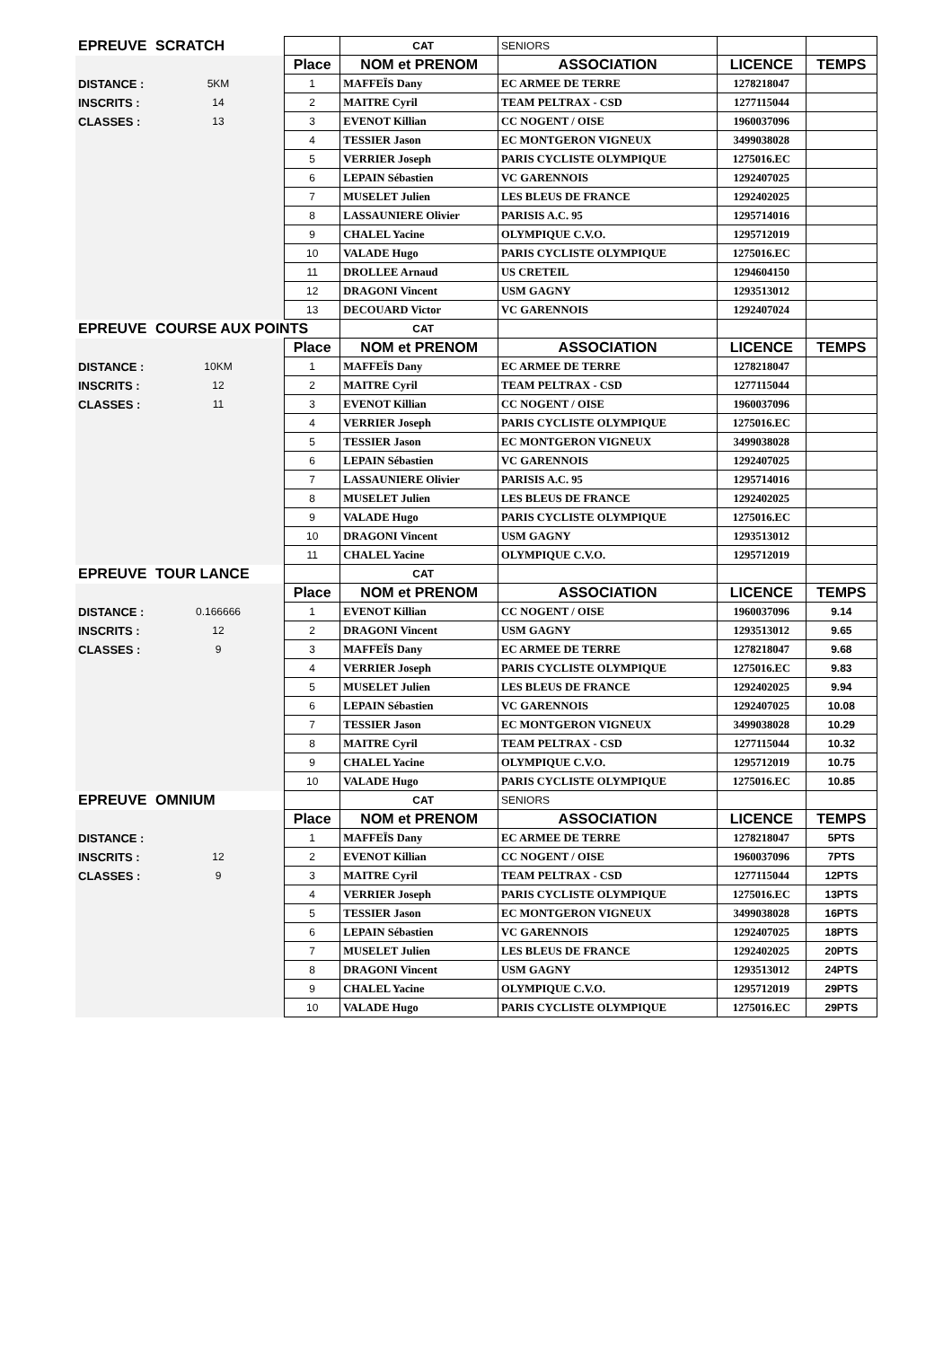| EPREUVE | SCRATCH | | CAT | SENIORS | | |
| | | Place | NOM et PRENOM | ASSOCIATION | LICENCE | TEMPS |
| DISTANCE : | 5KM | 1 | MAFFEÏS Dany | EC ARMEE DE TERRE | 1278218047 | |
| INSCRITS : | 14 | 2 | MAITRE Cyril | TEAM PELTRAX - CSD | 1277115044 | |
| CLASSES : | 13 | 3 | EVENOT Killian | CC NOGENT / OISE | 1960037096 | |
| | | 4 | TESSIER Jason | EC MONTGERON VIGNEUX | 3499038028 | |
| | | 5 | VERRIER Joseph | PARIS CYCLISTE OLYMPIQUE | 1275016.EC | |
| | | 6 | LEPAIN Sébastien | VC GARENNOIS | 1292407025 | |
| | | 7 | MUSELET Julien | LES BLEUS DE FRANCE | 1292402025 | |
| | | 8 | LASSAUNIERE Olivier | PARISIS A.C. 95 | 1295714016 | |
| | | 9 | CHALEL Yacine | OLYMPIQUE C.V.O. | 1295712019 | |
| | | 10 | VALADE Hugo | PARIS CYCLISTE OLYMPIQUE | 1275016.EC | |
| | | 11 | DROLLEE Arnaud | US CRETEIL | 1294604150 | |
| | | 12 | DRAGONI Vincent | USM GAGNY | 1293513012 | |
| | | 13 | DECOUARD Victor | VC GARENNOIS | 1292407024 | |
| EPREUVE | COURSE AUX POINTS | | CAT | | | |
| | | Place | NOM et PRENOM | ASSOCIATION | LICENCE | TEMPS |
| DISTANCE : | 10KM | 1 | MAFFEÏS Dany | EC ARMEE DE TERRE | 1278218047 | |
| INSCRITS : | 12 | 2 | MAITRE Cyril | TEAM PELTRAX - CSD | 1277115044 | |
| CLASSES : | 11 | 3 | EVENOT Killian | CC NOGENT / OISE | 1960037096 | |
| | | 4 | VERRIER Joseph | PARIS CYCLISTE OLYMPIQUE | 1275016.EC | |
| | | 5 | TESSIER Jason | EC MONTGERON VIGNEUX | 3499038028 | |
| | | 6 | LEPAIN Sébastien | VC GARENNOIS | 1292407025 | |
| | | 7 | LASSAUNIERE Olivier | PARISIS A.C. 95 | 1295714016 | |
| | | 8 | MUSELET Julien | LES BLEUS DE FRANCE | 1292402025 | |
| | | 9 | VALADE Hugo | PARIS CYCLISTE OLYMPIQUE | 1275016.EC | |
| | | 10 | DRAGONI Vincent | USM GAGNY | 1293513012 | |
| | | 11 | CHALEL Yacine | OLYMPIQUE C.V.O. | 1295712019 | |
| EPREUVE | TOUR LANCE | | CAT | | | |
| | | Place | NOM et PRENOM | ASSOCIATION | LICENCE | TEMPS |
| DISTANCE : | 0.166666 | 1 | EVENOT Killian | CC NOGENT / OISE | 1960037096 | 9.14 |
| INSCRITS : | 12 | 2 | DRAGONI Vincent | USM GAGNY | 1293513012 | 9.65 |
| CLASSES : | 9 | 3 | MAFFEÏS Dany | EC ARMEE DE TERRE | 1278218047 | 9.68 |
| | | 4 | VERRIER Joseph | PARIS CYCLISTE OLYMPIQUE | 1275016.EC | 9.83 |
| | | 5 | MUSELET Julien | LES BLEUS DE FRANCE | 1292402025 | 9.94 |
| | | 6 | LEPAIN Sébastien | VC GARENNOIS | 1292407025 | 10.08 |
| | | 7 | TESSIER Jason | EC MONTGERON VIGNEUX | 3499038028 | 10.29 |
| | | 8 | MAITRE Cyril | TEAM PELTRAX - CSD | 1277115044 | 10.32 |
| | | 9 | CHALEL Yacine | OLYMPIQUE C.V.O. | 1295712019 | 10.75 |
| | | 10 | VALADE Hugo | PARIS CYCLISTE OLYMPIQUE | 1275016.EC | 10.85 |
| EPREUVE | OMNIUM | | CAT | SENIORS | | |
| | | Place | NOM et PRENOM | ASSOCIATION | LICENCE | TEMPS |
| DISTANCE : | | 1 | MAFFEÏS Dany | EC ARMEE DE TERRE | 1278218047 | 5PTS |
| INSCRITS : | 12 | 2 | EVENOT Killian | CC NOGENT / OISE | 1960037096 | 7PTS |
| CLASSES : | 9 | 3 | MAITRE Cyril | TEAM PELTRAX - CSD | 1277115044 | 12PTS |
| | | 4 | VERRIER Joseph | PARIS CYCLISTE OLYMPIQUE | 1275016.EC | 13PTS |
| | | 5 | TESSIER Jason | EC MONTGERON VIGNEUX | 3499038028 | 16PTS |
| | | 6 | LEPAIN Sébastien | VC GARENNOIS | 1292407025 | 18PTS |
| | | 7 | MUSELET Julien | LES BLEUS DE FRANCE | 1292402025 | 20PTS |
| | | 8 | DRAGONI Vincent | USM GAGNY | 1293513012 | 24PTS |
| | | 9 | CHALEL Yacine | OLYMPIQUE C.V.O. | 1295712019 | 29PTS |
| | | 10 | VALADE Hugo | PARIS CYCLISTE OLYMPIQUE | 1275016.EC | 29PTS |